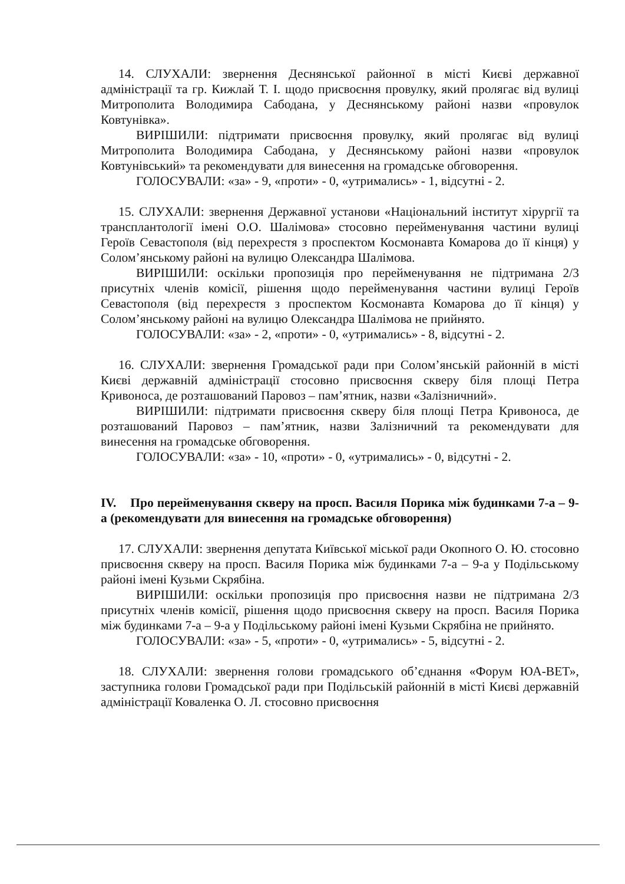14. СЛУХАЛИ: звернення Деснянської районної в місті Києві державної адміністрації та гр. Кижлай Т. І. щодо присвоєння провулку, який пролягає від вулиці Митрополита Володимира Сабодана, у Деснянському районі назви «провулок Ковтунівка».
ВИРІШИЛИ: підтримати присвоєння провулку, який пролягає від вулиці Митрополита Володимира Сабодана, у Деснянському районі назви «провулок Ковтунівський» та рекомендувати для винесення на громадське обговорення.
ГОЛОСУВАЛИ: «за» - 9, «проти» - 0, «утримались» - 1, відсутні - 2.
15. СЛУХАЛИ: звернення Державної установи «Національний інститут хірургії та трансплантології імені О.О. Шалімова» стосовно перейменування частини вулиці Героїв Севастополя (від перехрестя з проспектом Космонавта Комарова до її кінця) у Солом’янському районі на вулицю Олександра Шалімова.
ВИРІШИЛИ: оскільки пропозиція про перейменування не підтримана 2/3 присутніх членів комісії, рішення щодо перейменування частини вулиці Героїв Севастополя (від перехрестя з проспектом Космонавта Комарова до її кінця) у Солом’янському районі на вулицю Олександра Шалімова не прийнято.
ГОЛОСУВАЛИ: «за» - 2, «проти» - 0, «утримались» - 8, відсутні - 2.
16. СЛУХАЛИ: звернення Громадської ради при Солом’янській районній в місті Києві державній адміністрації стосовно присвоєння скверу біля площі Петра Кривоноса, де розташований Паровоз – пам’ятник, назви «Залізничний».
ВИРІШИЛИ: підтримати присвоєння скверу біля площі Петра Кривоноса, де розташований Паровоз – пам’ятник, назви Залізничний та рекомендувати для винесення на громадське обговорення.
ГОЛОСУВАЛИ: «за» - 10, «проти» - 0, «утримались» - 0, відсутні - 2.
IV. Про перейменування скверу на просп. Василя Порика між будинками 7-а – 9-а (рекомендувати для винесення на громадське обговорення)
17. СЛУХАЛИ: звернення депутата Київської міської ради Окопного О. Ю. стосовно присвоєння скверу на просп. Василя Порика між будинками 7-а – 9-а у Подільському районі імені Кузьми Скрябіна.
ВИРІШИЛИ: оскільки пропозиція про присвоєння назви не підтримана 2/3 присутніх членів комісії, рішення щодо присвоєння скверу на просп. Василя Порика між будинками 7-а – 9-а у Подільському районі імені Кузьми Скрябіна не прийнято.
ГОЛОСУВАЛИ: «за» - 5, «проти» - 0, «утримались» - 5, відсутні - 2.
18. СЛУХАЛИ: звернення голови громадського об’єднання «Форум ЮА-ВЕТ», заступника голови Громадської ради при Подільській районній в місті Києві державній адміністрації Коваленка О. Л. стосовно присвоєння